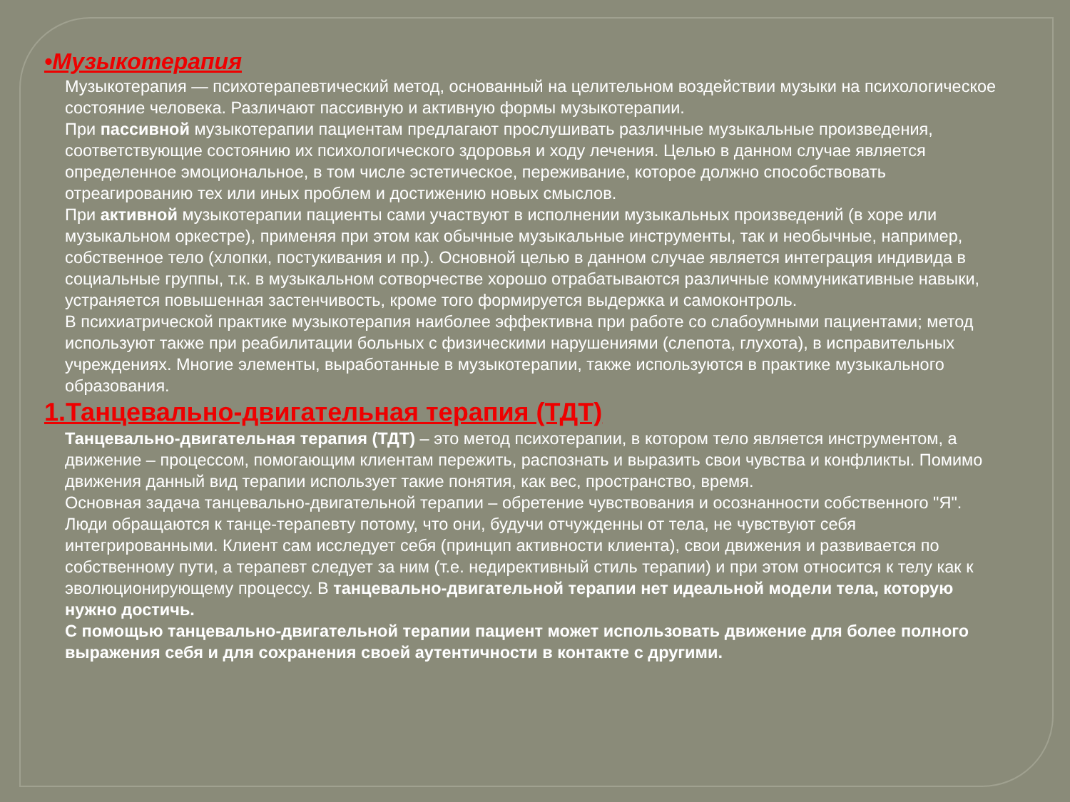•Музыкотерапия
Музыкотерапия — психотерапевтический метод, основанный на целительном воздействии музыки на психологическое состояние человека. Различают пассивную и активную формы музыкотерапии.
При пассивной музыкотерапии пациентам предлагают прослушивать различные музыкальные произведения, соответствующие состоянию их психологического здоровья и ходу лечения. Целью в данном случае является определенное эмоциональное, в том числе эстетическое, переживание, которое должно способствовать отреагированию тех или иных проблем и достижению новых смыслов.
При активной музыкотерапии пациенты сами участвуют в исполнении музыкальных произведений (в хоре или музыкальном оркестре), применяя при этом как обычные музыкальные инструменты, так и необычные, например, собственное тело (хлопки, постукивания и пр.). Основной целью в данном случае является интеграция индивида в социальные группы, т.к. в музыкальном сотворчестве хорошо отрабатываются различные коммуникативные навыки, устраняется повышенная застенчивость, кроме того формируется выдержка и самоконтроль.
В психиатрической практике музыкотерапия наиболее эффективна при работе со слабоумными пациентами; метод используют также при реабилитации больных с физическими нарушениями (слепота, глухота), в исправительных учреждениях. Многие элементы, выработанные в музыкотерапии, также используются в практике музыкального образования.
1.Танцевально-двигательная терапия (ТДТ)
Танцевально-двигательная терапия (ТДТ) – это метод психотерапии, в котором тело является инструментом, а движение – процессом, помогающим клиентам пережить, распознать и выразить свои чувства и конфликты. Помимо движения данный вид терапии использует такие понятия, как вес, пространство, время.
Основная задача танцевально-двигательной терапии – обретение чувствования и осознанности собственного "Я". Люди обращаются к танце-терапевту потому, что они, будучи отчужденны от тела, не чувствуют себя интегрированными. Клиент сам исследует себя (принцип активности клиента), свои движения и развивается по собственному пути, а терапевт следует за ним (т.е. недирективный стиль терапии) и при этом относится к телу как к эволюционирующему процессу. В танцевально-двигательной терапии нет идеальной модели тела, которую нужно достичь.
С помощью танцевально-двигательной терапии пациент может использовать движение для более полного выражения себя и для сохранения своей аутентичности в контакте с другими.